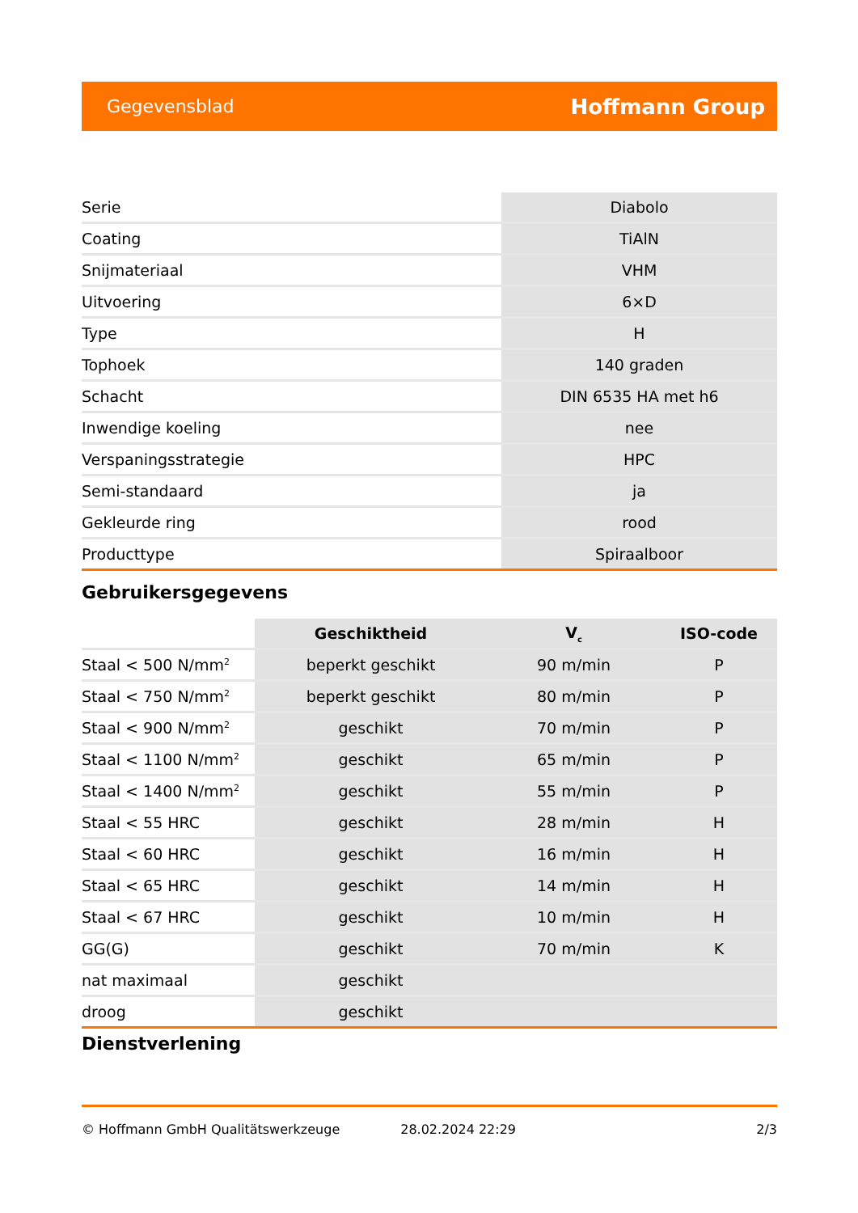Gegevensblad Hoffmann Group
| Serie | Diabolo |
| Coating | TiAlN |
| Snijmateriaal | VHM |
| Uitvoering | 6×D |
| Type | H |
| Tophoek | 140 graden |
| Schacht | DIN 6535 HA met h6 |
| Inwendige koeling | nee |
| Verspaningsstrategie | HPC |
| Semi-standaard | ja |
| Gekleurde ring | rood |
| Producttype | Spiraalboor |
Gebruikersgegevens
| | Geschiktheid | V<sub>c</sub> | ISO-code |
| --- | --- | --- | --- |
| Staal < 500 N/mm<sup>2</sup> | beperkt geschikt | 90 m/min | P |
| Staal < 750 N/mm<sup>2</sup> | beperkt geschikt | 80 m/min | P |
| Staal < 900 N/mm<sup>2</sup> | geschikt | 70 m/min | P |
| Staal < 1100 N/mm<sup>2</sup> | geschikt | 65 m/min | P |
| Staal < 1400 N/mm<sup>2</sup> | geschikt | 55 m/min | P |
| Staal < 55 HRC | geschikt | 28 m/min | H |
| Staal < 60 HRC | geschikt | 16 m/min | H |
| Staal < 65 HRC | geschikt | 14 m/min | H |
| Staal < 67 HRC | geschikt | 10 m/min | H |
| GG(G) | geschikt | 70 m/min | K |
| nat maximaal | geschikt | | |
| droog | geschikt | | |
Dienstverlening
© Hoffmann GmbH Qualitätswerkzeuge 28.02.2024 22:29 2/3